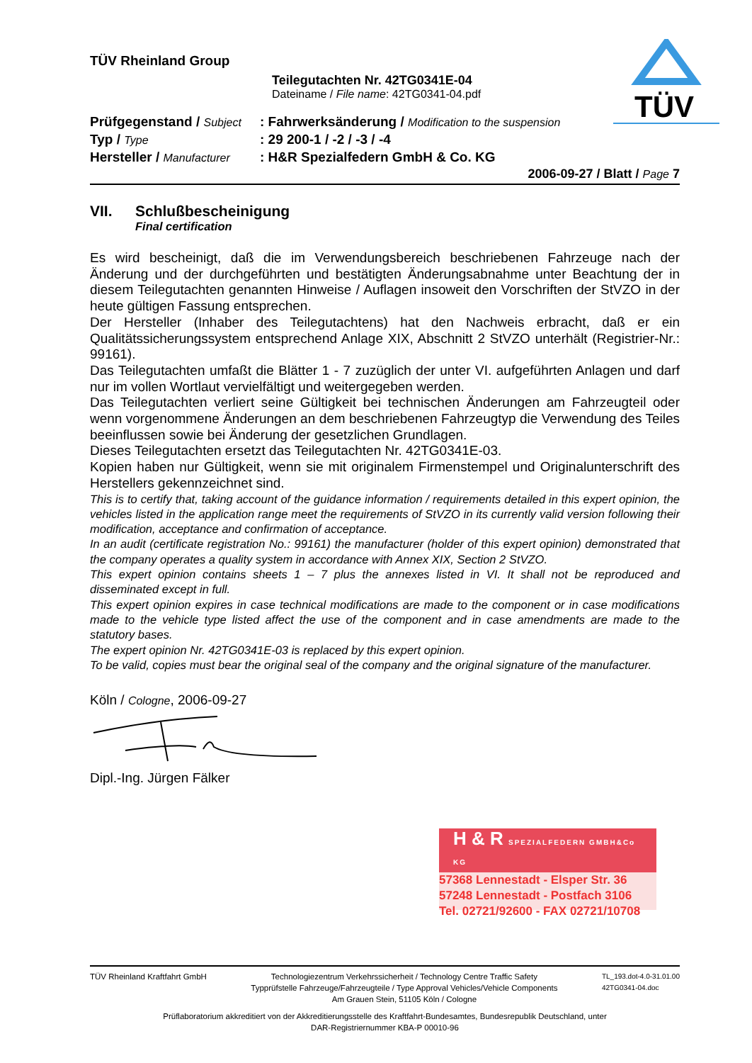TÜV
TÜV Rheinland Group
Teilegutachten Nr. 42TG0341E-04
Dateiname / File name: 42TG0341-04.pdf
Prüfgegenstand / Subject
: Fahrwerksänderung / Modification to the suspension
Typ / Type
: 29 200-1 / -2 / -3 / -4
Hersteller / Manufacturer
: H&R Spezialfedern GmbH & Co. KG
2006-09-27 / Blatt / Page 7
VII. Schlußbescheinigung
Final certification
Es wird bescheinigt, daß die im Verwendungsbereich beschriebenen Fahrzeuge nach der Änderung und der durchgeführten und bestätigten Änderungsabnahme unter Beachtung der in diesem Teilegutachten genannten Hinweise / Auflagen insoweit den Vorschriften der StVZO in der heute gültigen Fassung entsprechen.
Der Hersteller (Inhaber des Teilegutachtens) hat den Nachweis erbracht, daß er ein Qualitätssicherungssystem entsprechend Anlage XIX, Abschnitt 2 StVZO unterhält (Registrier-Nr.: 99161).
Das Teilegutachten umfaßt die Blätter 1 - 7 zuzüglich der unter VI. aufgeführten Anlagen und darf nur im vollen Wortlaut vervielfältigt und weitergegeben werden.
Das Teilegutachten verliert seine Gültigkeit bei technischen Änderungen am Fahrzeugteil oder wenn vorgenommene Änderungen an dem beschriebenen Fahrzeugtyp die Verwendung des Teiles beeinflussen sowie bei Änderung der gesetzlichen Grundlagen.
Dieses Teilegutachten ersetzt das Teilegutachten Nr. 42TG0341E-03.
Kopien haben nur Gültigkeit, wenn sie mit originalem Firmenstempel und Originalunterschrift des Herstellers gekennzeichnet sind.
This is to certify that, taking account of the guidance information / requirements detailed in this expert opinion, the vehicles listed in the application range meet the requirements of StVZO in its currently valid version following their modification, acceptance and confirmation of acceptance.
In an audit (certificate registration No.: 99161) the manufacturer (holder of this expert opinion) demonstrated that the company operates a quality system in accordance with Annex XIX, Section 2 StVZO.
This expert opinion contains sheets 1 – 7 plus the annexes listed in VI. It shall not be reproduced and disseminated except in full.
This expert opinion expires in case technical modifications are made to the component or in case modifications made to the vehicle type listed affect the use of the component and in case amendments are made to the statutory bases.
The expert opinion Nr. 42TG0341E-03 is replaced by this expert opinion.
To be valid, copies must bear the original seal of the company and the original signature of the manufacturer.
Köln / Cologne, 2006-09-27
Dipl.-Ing. Jürgen Fälker
H & R SPEZIALFEDERN GMBH&Co KG
57368 Lennestadt - Elsper Str. 36
57248 Lennestadt - Postfach 3106
Tel. 02721/92600 - FAX 02721/10708
TÜV Rheinland Kraftfahrt GmbH Technologiezentrum Verkehrssicherheit / Technology Centre Traffic Safety
Typprüfstelle Fahrzeuge/Fahrzeugteile / Type Approval Vehicles/Vehicle Components
Am Grauen Stein, 51105 Köln / Cologne TL_193.dot-4.0-31.01.00
42TG0341-04.doc
Prüflaboratorium akkreditiert von der Akkreditierungsstelle des Kraftfahrt-Bundesamtes, Bundesrepublik Deutschland, unter
DAR-Registriernummer KBA-P 00010-96